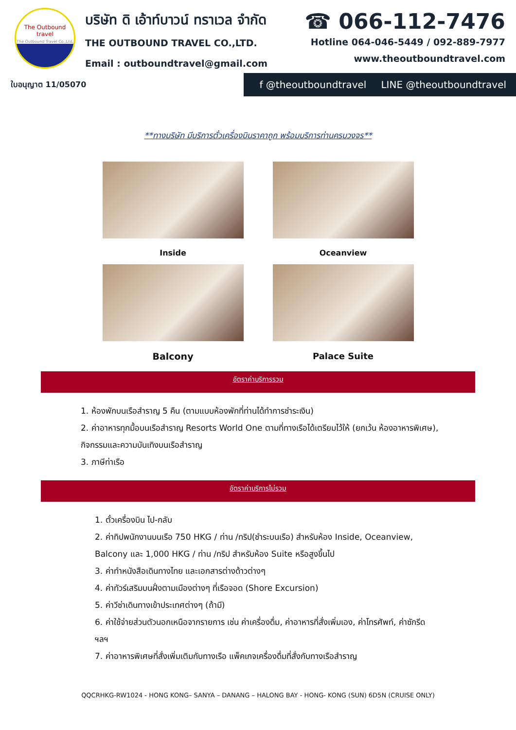The Outbound
travel
The Outbound Travel Co.,Ltd.
บริษัท ดิ เอ้าท์บาวน์ ทราเวล จำกัด
THE OUTBOUND TRAVEL CO.,LTD.
Email : outboundtravel@gmail.com
☎ 066-112-7476
Hotline 064-046-5449 / 092-889-7977
www.theoutboundtravel.com
ใบอนุญาต 11/05070 f @theoutboundtravel LINE @theoutboundtravel
**ทางบริษัท มีบริการตั๋วเครื่องบินราคาถูก พร้อมบริการท่านครบวงจร**
Inside
Oceanview
Balcony
Palace Suite
อัตราค่าบริการรวม
1. ห้องพักบนเรือสำราญ 5 คืน (ตามแบบห้องพักที่ท่านได้ทำการชำระเงิน)
2. ค่าอาหารทุกมื้อบนเรือสำราญ Resorts World One ตามที่ทางเรือได้เตรียมไว้ให้ (ยกเว้น ห้องอาหารพิเศษ), กิจกรรมและความบันเทิงบนเรือสำราญ
3. ภาษีท่าเรือ
อัตราค่าบริการไม่รวม
1. ตั๋วเครื่องบิน ไป-กลับ
2. ค่าทิปพนักงานบนเรือ 750 HKG / ท่าน /ทริป(ชำระบนเรือ) สำหรับห้อง Inside, Oceanview, Balcony และ 1,000 HKG / ท่าน /ทริป สำหรับห้อง Suite หรือสูงขึ้นไป
3. ค่าทำหนังสือเดินทางไทย และเอกสารต่างด้าวต่างๆ
4. ค่าทัวร์เสริมบนฝั่งตามเมืองต่างๆ ที่เรือจอด (Shore Excursion)
5. ค่าวีซ่าเดินทางเข้าประเทศต่างๆ (ถ้ามี)
6. ค่าใช้จ่ายส่วนตัวนอกเหนือจากรายการ เช่น ค่าเครื่องดื่ม, ค่าอาหารที่สั่งเพิ่มเอง, ค่าโทรศัพท์, ค่าซักรีด ฯลฯ
7. ค่าอาหารพิเศษที่สั่งเพิ่มเติมกับทางเรือ แพ็คเกจเครื่องดื่มที่สั่งกับทางเรือสำราญ
QQCRHKG-RW1024 - HONG KONG– SANYA – DANANG – HALONG BAY - HONG- KONG (SUN) 6D5N (CRUISE ONLY)